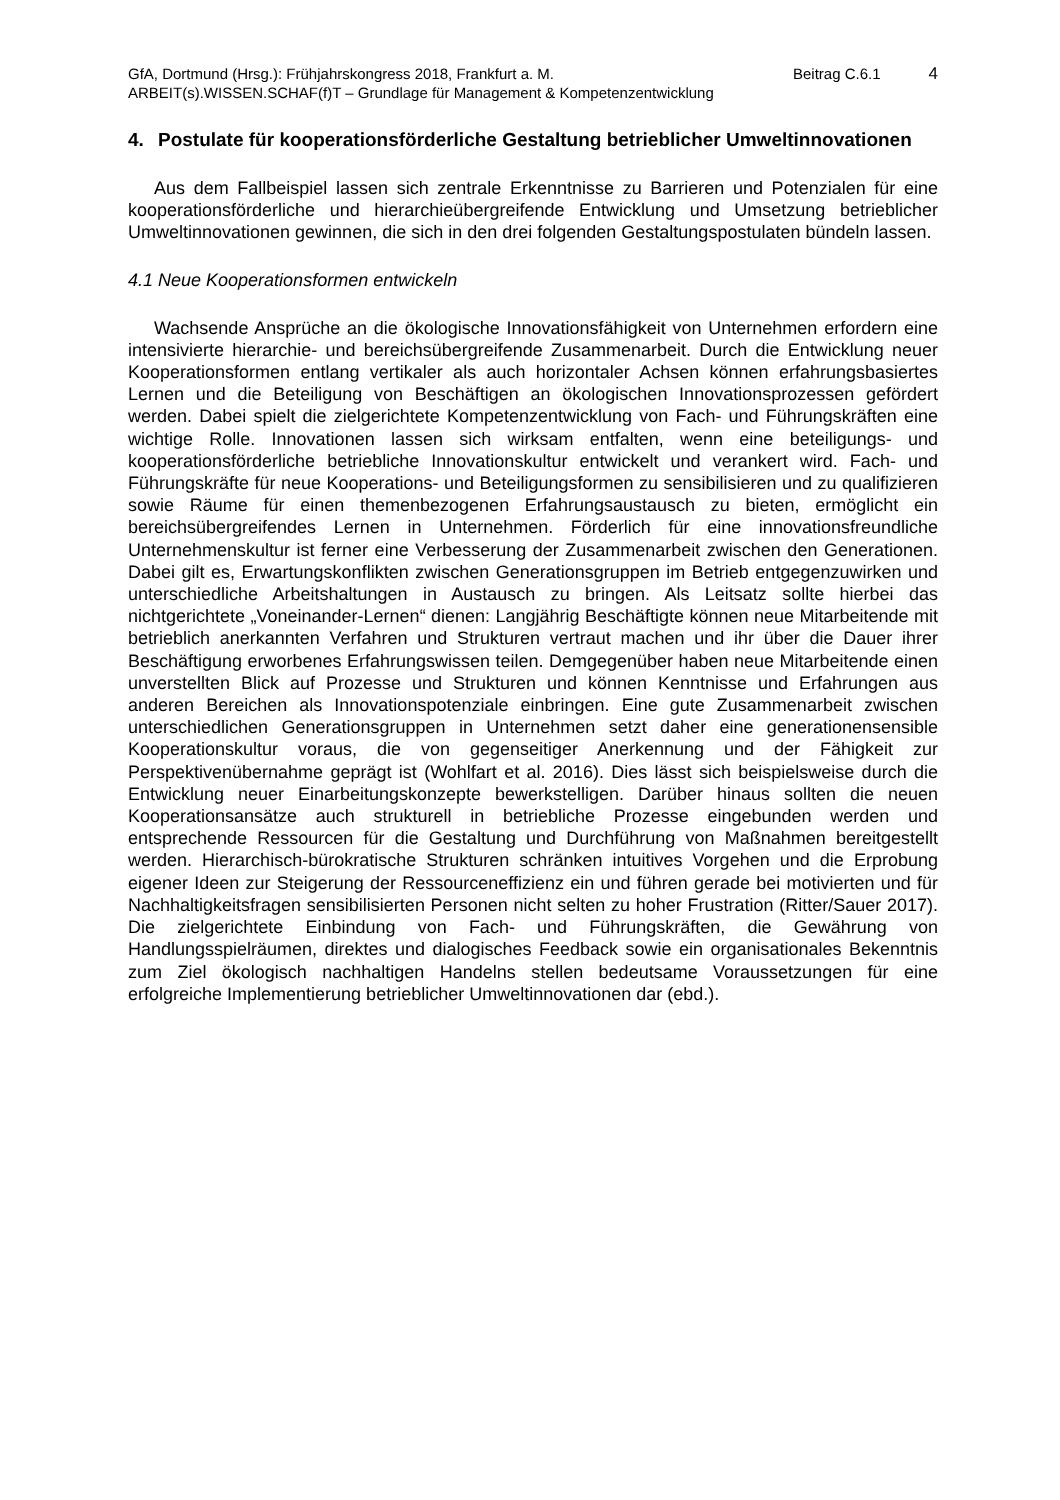GfA, Dortmund (Hrsg.): Frühjahrskongress 2018, Frankfurt a. M.
Beitrag C.6.1
4
ARBEIT(s).WISSEN.SCHAF(f)T – Grundlage für Management & Kompetenzentwicklung
4. Postulate für kooperationsförderliche Gestaltung betrieblicher Umweltinnovationen
Aus dem Fallbeispiel lassen sich zentrale Erkenntnisse zu Barrieren und Potenzialen für eine kooperationsförderliche und hierarchieübergreifende Entwicklung und Umsetzung betrieblicher Umweltinnovationen gewinnen, die sich in den drei folgenden Gestaltungspostulaten bündeln lassen.
4.1 Neue Kooperationsformen entwickeln
Wachsende Ansprüche an die ökologische Innovationsfähigkeit von Unternehmen erfordern eine intensivierte hierarchie- und bereichsübergreifende Zusammenarbeit. Durch die Entwicklung neuer Kooperationsformen entlang vertikaler als auch horizontaler Achsen können erfahrungsbasiertes Lernen und die Beteiligung von Beschäftigen an ökologischen Innovationsprozessen gefördert werden. Dabei spielt die zielgerichtete Kompetenzentwicklung von Fach- und Führungskräften eine wichtige Rolle. Innovationen lassen sich wirksam entfalten, wenn eine beteiligungs- und kooperationsförderliche betriebliche Innovationskultur entwickelt und verankert wird. Fach- und Führungskräfte für neue Kooperations- und Beteiligungsformen zu sensibilisieren und zu qualifizieren sowie Räume für einen themenbezogenen Erfahrungsaustausch zu bieten, ermöglicht ein bereichsübergreifendes Lernen in Unternehmen. Förderlich für eine innovationsfreundliche Unternehmenskultur ist ferner eine Verbesserung der Zusammenarbeit zwischen den Generationen. Dabei gilt es, Erwartungskonflikten zwischen Generationsgruppen im Betrieb entgegenzuwirken und unterschiedliche Arbeitshaltungen in Austausch zu bringen. Als Leitsatz sollte hierbei das nichtgerichtete „Voneinander-Lernen“ dienen: Langjährig Beschäftigte können neue Mitarbeitende mit betrieblich anerkannten Verfahren und Strukturen vertraut machen und ihr über die Dauer ihrer Beschäftigung erworbenes Erfahrungswissen teilen. Demgegenüber haben neue Mitarbeitende einen unverstellten Blick auf Prozesse und Strukturen und können Kenntnisse und Erfahrungen aus anderen Bereichen als Innovationspotenziale einbringen. Eine gute Zusammenarbeit zwischen unterschiedlichen Generationsgruppen in Unternehmen setzt daher eine generationensensible Kooperationskultur voraus, die von gegenseitiger Anerkennung und der Fähigkeit zur Perspektivenübernahme geprägt ist (Wohlfart et al. 2016). Dies lässt sich beispielsweise durch die Entwicklung neuer Einarbeitungskonzepte bewerkstelligen. Darüber hinaus sollten die neuen Kooperationsansätze auch strukturell in betriebliche Prozesse eingebunden werden und entsprechende Ressourcen für die Gestaltung und Durchführung von Maßnahmen bereitgestellt werden. Hierarchisch-bürokratische Strukturen schränken intuitives Vorgehen und die Erprobung eigener Ideen zur Steigerung der Ressourceneffizienz ein und führen gerade bei motivierten und für Nachhaltigkeitsfragen sensibilisierten Personen nicht selten zu hoher Frustration (Ritter/Sauer 2017). Die zielgerichtete Einbindung von Fach- und Führungskräften, die Gewährung von Handlungsspielräumen, direktes und dialogisches Feedback sowie ein organisationales Bekenntnis zum Ziel ökologisch nachhaltigen Handelns stellen bedeutsame Voraussetzungen für eine erfolgreiche Implementierung betrieblicher Umweltinnovationen dar (ebd.).